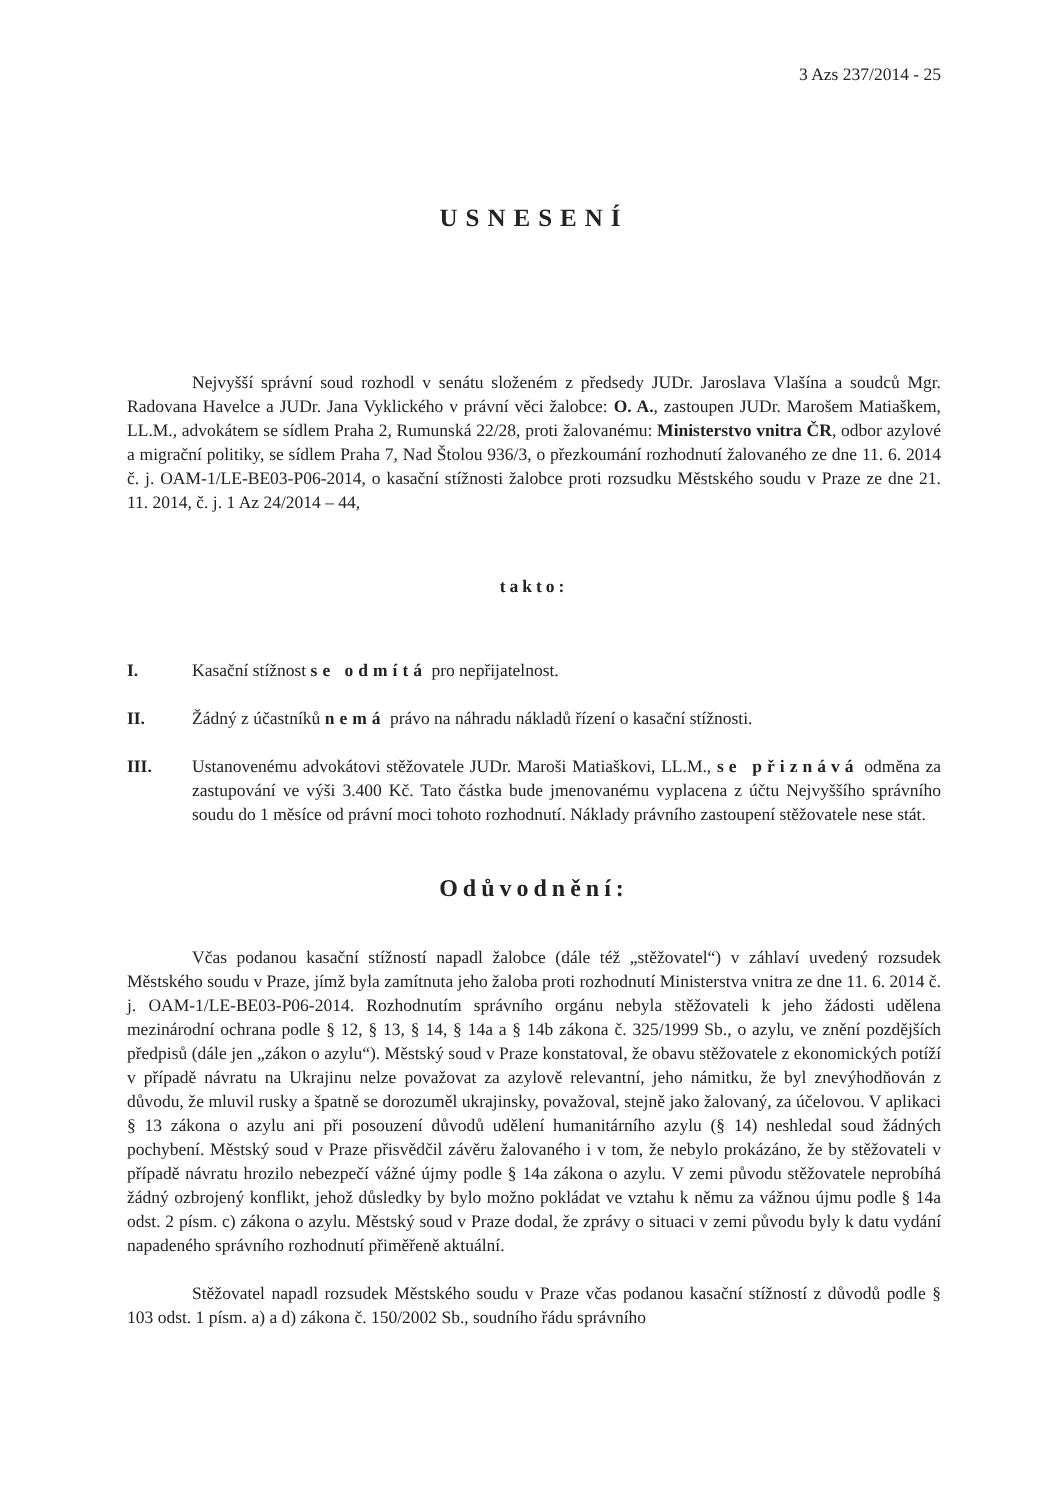3 Azs 237/2014 - 25
USNESENÍ
Nejvyšší správní soud rozhodl v senátu složeném z předsedy JUDr. Jaroslava Vlašína a soudců Mgr. Radovana Havelce a JUDr. Jana Vyklického v právní věci žalobce: O. A., zastoupen JUDr. Marošem Matiaškem, LL.M., advokátem se sídlem Praha 2, Rumunská 22/28, proti žalovanému: Ministerstvo vnitra ČR, odbor azylové a migrační politiky, se sídlem Praha 7, Nad Štolou 936/3, o přezkoumání rozhodnutí žalovaného ze dne 11. 6. 2014 č. j. OAM-1/LE-BE03-P06-2014, o kasační stížnosti žalobce proti rozsudku Městského soudu v Praze ze dne 21. 11. 2014, č. j. 1 Az 24/2014 – 44,
takto:
I. Kasační stížnost se odmítá pro nepřijatelnost.
II. Žádný z účastníků nemá právo na náhradu nákladů řízení o kasační stížnosti.
III. Ustanovenému advokátovi stěžovatele JUDr. Maroši Matiaškovi, LL.M., se přiznává odměna za zastupování ve výši 3.400 Kč. Tato částka bude jmenovanému vyplacena z účtu Nejvyššího správního soudu do 1 měsíce od právní moci tohoto rozhodnutí. Náklady právního zastoupení stěžovatele nese stát.
Odůvodnění:
Včas podanou kasační stížností napadl žalobce (dále též „stěžovatel“) v záhlaví uvedený rozsudek Městského soudu v Praze, jímž byla zamítnuta jeho žaloba proti rozhodnutí Ministerstva vnitra ze dne 11. 6. 2014 č. j. OAM-1/LE-BE03-P06-2014. Rozhodnutím správního orgánu nebyla stěžovateli k jeho žádosti udělena mezinárodní ochrana podle § 12, § 13, § 14, § 14a a § 14b zákona č. 325/1999 Sb., o azylu, ve znění pozdějších předpisů (dále jen „zákon o azylu“). Městský soud v Praze konstatoval, že obavu stěžovatele z ekonomických potíží v případě návratu na Ukrajinu nelze považovat za azylově relevantní, jeho námitku, že byl znevýhodňován z důvodu, že mluvil rusky a špatně se dorozuměl ukrajinsky, považoval, stejně jako žalovaný, za účelovou. V aplikaci § 13 zákona o azylu ani při posouzení důvodů udělení humanitárního azylu (§ 14) neshledal soud žádných pochybení. Městský soud v Praze přisvědčil závěru žalovaného i v tom, že nebylo prokázáno, že by stěžovateli v případě návratu hrozilo nebezpečí vážné újmy podle § 14a zákona o azylu. V zemi původu stěžovatele neprobíhá žádný ozbrojený konflikt, jehož důsledky by bylo možno pokládat ve vztahu k němu za vážnou újmu podle § 14a odst. 2 písm. c) zákona o azylu. Městský soud v Praze dodal, že zprávy o situaci v zemi původu byly k datu vydání napadeného správního rozhodnutí přiměřeně aktuální.
Stěžovatel napadl rozsudek Městského soudu v Praze včas podanou kasační stížností z důvodů podle § 103 odst. 1 písm. a) a d) zákona č. 150/2002 Sb., soudního řádu správního